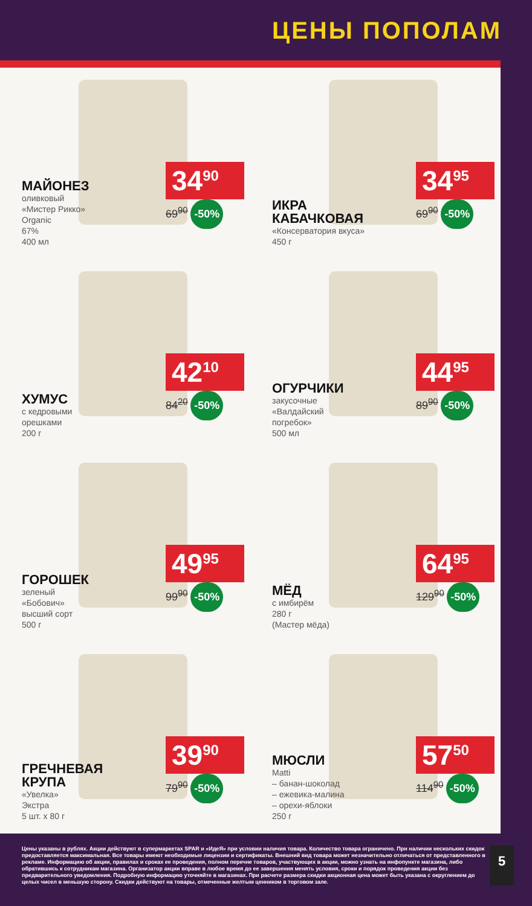ЦЕНЫ ПОПОЛАМ
МАЙОНЕЗ
оливковый
«Мистер Рикко»
Organic
67%
400 мл
34<sup>90</sup>
69<sup>90</sup> -50%
ИКРА КАБАЧКОВАЯ
«Консерватория вкуса»
450 г
34<sup>95</sup>
69<sup>90</sup> -50%
ХУМУС
с кедровыми
орешками
200 г
42<sup>10</sup>
84<sup>20</sup> -50%
ОГУРЧИКИ
закусочные
«Валдайский
погребок»
500 мл
44<sup>95</sup>
89<sup>90</sup> -50%
ГОРОШЕК
зеленый
«Бобович»
высший сорт
500 г
49<sup>95</sup>
99<sup>90</sup> -50%
МЁД
с имбирём
280 г
(Мастер мёда)
64<sup>95</sup>
129<sup>90</sup> -50%
ГРЕЧНЕВАЯ КРУПА
«Увелка»
Экстра
5 шт. х 80 г
39<sup>90</sup>
79<sup>90</sup> -50%
МЮСЛИ
Matti
– банан-шоколад
– ежевика-малина
– орехи-яблоки
250 г
57<sup>50</sup>
114<sup>90</sup> -50%
Цены указаны в рублях. Акции действуют в супермаркетах SPAR и «ИдеЯ» при условии наличия товара. Количество товара ограничено. При наличии нескольких скидок предоставляется максимальная. Все товары имеют необходимые лицензии и сертификаты. Внешний вид товара может незначительно отличаться от представленного в рекламе. Информацию об акции, правилах и сроках ее проведения, полном перечне товаров, участвующих в акции, можно узнать на инфопункте магазина, либо обратившись к сотрудникам магазина. Организатор акции вправе в любое время до ее завершения менять условия, сроки и порядок проведения акции без предварительного уведомления. Подробную информацию уточняйте в магазинах. При расчете размера скидки акционная цена может быть указана с округлением до целых чисел в меньшую сторону. Скидки действуют на товары, отмеченные желтым ценником в торговом зале.
5